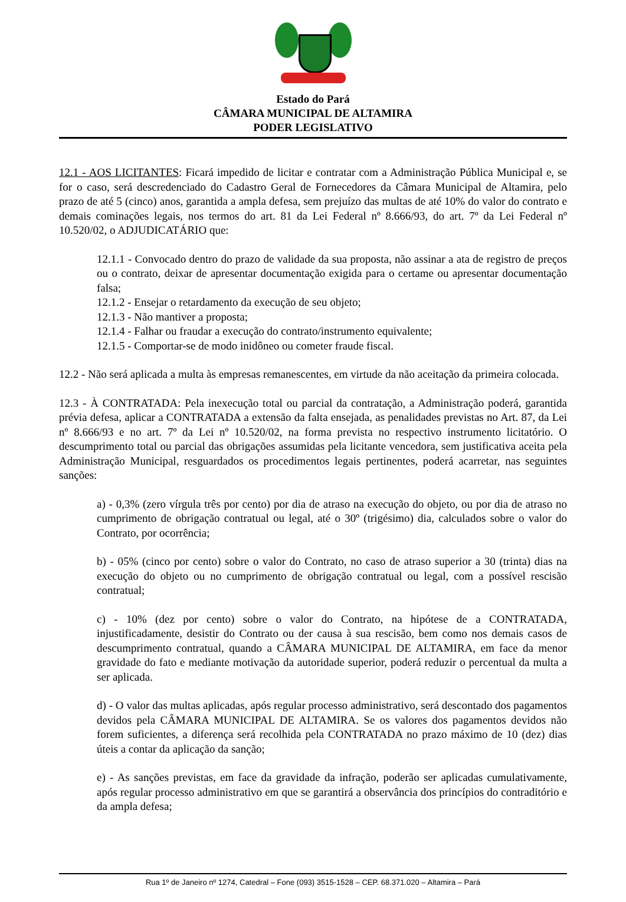Estado do Pará
CÂMARA MUNICIPAL DE ALTAMIRA
PODER LEGISLATIVO
12.1 - AOS LICITANTES: Ficará impedido de licitar e contratar com a Administração Pública Municipal e, se for o caso, será descredenciado do Cadastro Geral de Fornecedores da Câmara Municipal de Altamira, pelo prazo de até 5 (cinco) anos, garantida a ampla defesa, sem prejuízo das multas de até 10% do valor do contrato e demais cominações legais, nos termos do art. 81 da Lei Federal nº 8.666/93, do art. 7º da Lei Federal nº 10.520/02, o ADJUDICATÁRIO que:
12.1.1 - Convocado dentro do prazo de validade da sua proposta, não assinar a ata de registro de preços ou o contrato, deixar de apresentar documentação exigida para o certame ou apresentar documentação falsa;
12.1.2 - Ensejar o retardamento da execução de seu objeto;
12.1.3 - Não mantiver a proposta;
12.1.4 - Falhar ou fraudar a execução do contrato/instrumento equivalente;
12.1.5 - Comportar-se de modo inidôneo ou cometer fraude fiscal.
12.2 - Não será aplicada a multa às empresas remanescentes, em virtude da não aceitação da primeira colocada.
12.3 - À CONTRATADA: Pela inexecução total ou parcial da contratação, a Administração poderá, garantida prévia defesa, aplicar a CONTRATADA a extensão da falta ensejada, as penalidades previstas no Art. 87, da Lei nº 8.666/93 e no art. 7º da Lei nº 10.520/02, na forma prevista no respectivo instrumento licitatório. O descumprimento total ou parcial das obrigações assumidas pela licitante vencedora, sem justificativa aceita pela Administração Municipal, resguardados os procedimentos legais pertinentes, poderá acarretar, nas seguintes sanções:
a) - 0,3% (zero vírgula três por cento) por dia de atraso na execução do objeto, ou por dia de atraso no cumprimento de obrigação contratual ou legal, até o 30º (trigésimo) dia, calculados sobre o valor do Contrato, por ocorrência;
b) - 05% (cinco por cento) sobre o valor do Contrato, no caso de atraso superior a 30 (trinta) dias na execução do objeto ou no cumprimento de obrigação contratual ou legal, com a possível rescisão contratual;
c) - 10% (dez por cento) sobre o valor do Contrato, na hipótese de a CONTRATADA, injustificadamente, desistir do Contrato ou der causa à sua rescisão, bem como nos demais casos de descumprimento contratual, quando a CÂMARA MUNICIPAL DE ALTAMIRA, em face da menor gravidade do fato e mediante motivação da autoridade superior, poderá reduzir o percentual da multa a ser aplicada.
d) - O valor das multas aplicadas, após regular processo administrativo, será descontado dos pagamentos devidos pela CÂMARA MUNICIPAL DE ALTAMIRA. Se os valores dos pagamentos devidos não forem suficientes, a diferença será recolhida pela CONTRATADA no prazo máximo de 10 (dez) dias úteis a contar da aplicação da sanção;
e) - As sanções previstas, em face da gravidade da infração, poderão ser aplicadas cumulativamente, após regular processo administrativo em que se garantirá a observância dos princípios do contraditório e da ampla defesa;
Rua 1º de Janeiro nº 1274, Catedral – Fone (093) 3515-1528 – CEP. 68.371.020 – Altamira – Pará